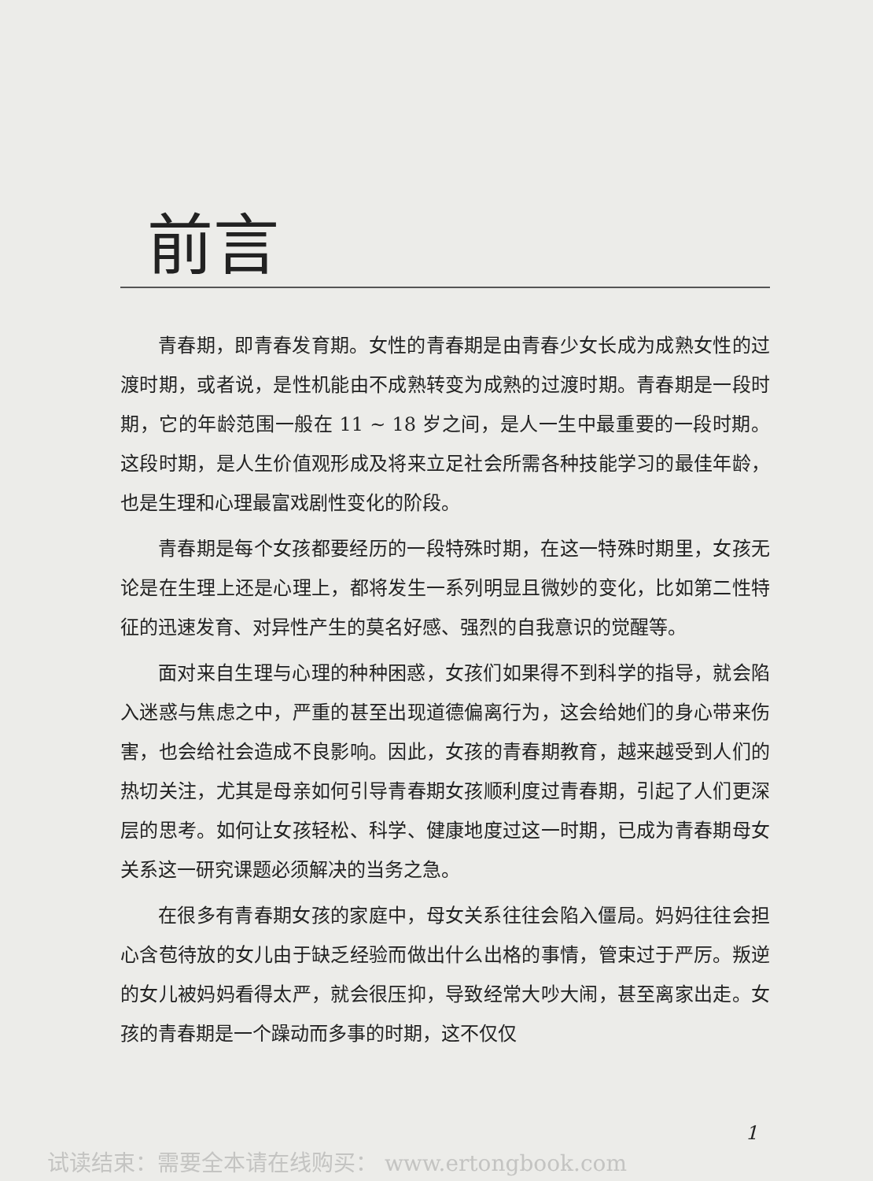前言
青春期，即青春发育期。女性的青春期是由青春少女长成为成熟女性的过渡时期，或者说，是性机能由不成熟转变为成熟的过渡时期。青春期是一段时期，它的年龄范围一般在 11 ~ 18 岁之间，是人一生中最重要的一段时期。这段时期，是人生价值观形成及将来立足社会所需各种技能学习的最佳年龄，也是生理和心理最富戏剧性变化的阶段。
青春期是每个女孩都要经历的一段特殊时期，在这一特殊时期里，女孩无论是在生理上还是心理上，都将发生一系列明显且微妙的变化，比如第二性特征的迅速发育、对异性产生的莫名好感、强烈的自我意识的觉醒等。
面对来自生理与心理的种种困惑，女孩们如果得不到科学的指导，就会陷入迷惑与焦虑之中，严重的甚至出现道德偏离行为，这会给她们的身心带来伤害，也会给社会造成不良影响。因此，女孩的青春期教育，越来越受到人们的热切关注，尤其是母亲如何引导青春期女孩顺利度过青春期，引起了人们更深层的思考。如何让女孩轻松、科学、健康地度过这一时期，已成为青春期母女关系这一研究课题必须解决的当务之急。
在很多有青春期女孩的家庭中，母女关系往往会陷入僵局。妈妈往往会担心含苞待放的女儿由于缺乏经验而做出什么出格的事情，管束过于严厉。叛逆的女儿被妈妈看得太严，就会很压抑，导致经常大吵大闹，甚至离家出走。女孩的青春期是一个躁动而多事的时期，这不仅仅
1
试读结束：需要全本请在线购买： www.ertongbook.com